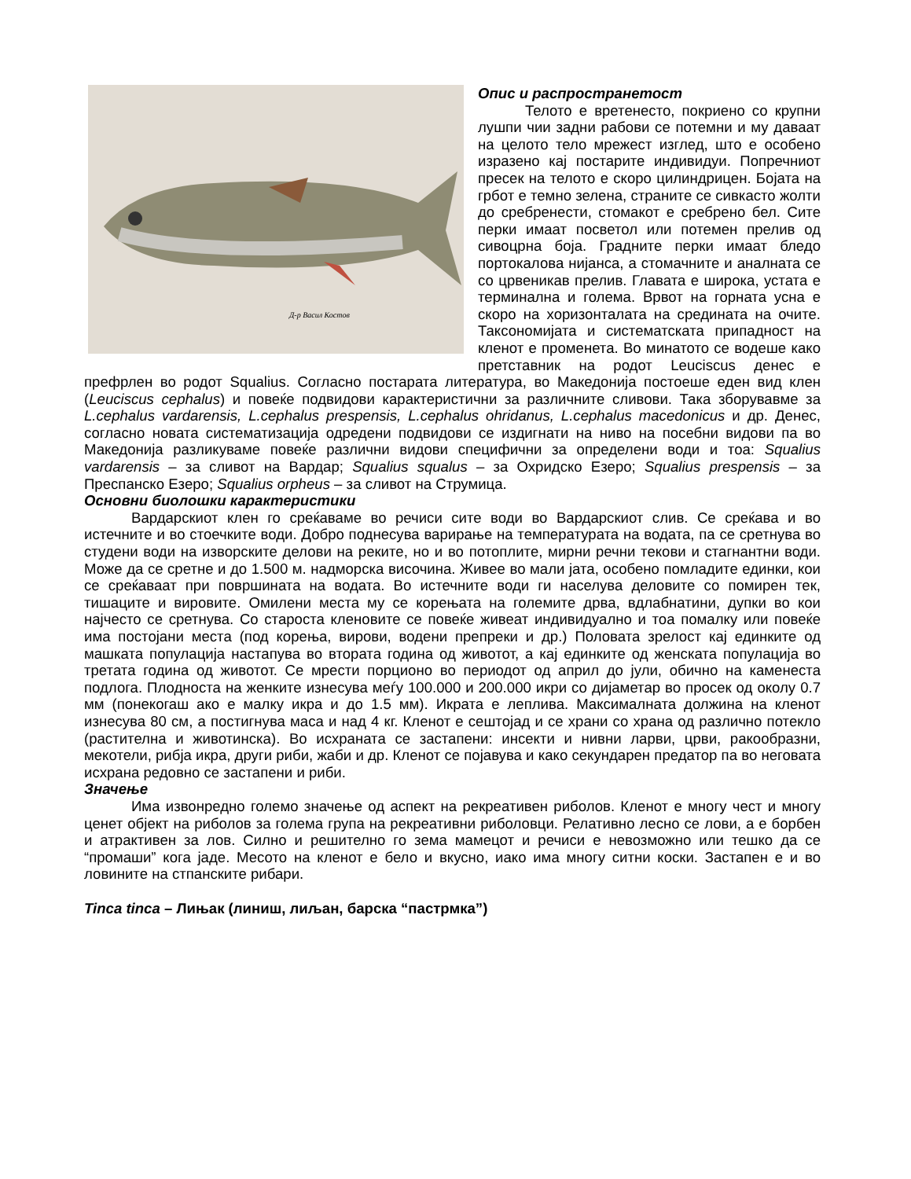Д-р Васил Костов
Опис и распространетост
Телото е вретенесто, покриено со крупни лушпи чии задни рабови се потемни и му даваат на целото тело мрежест изглед, што е особено изразено кај постарите индивидуи. Попречниот пресек на телото е скоро цилиндрицен. Бојата на грбот е темно зелена, страните се сивкасто жолти до сребренести, стомакот е сребрено бел. Сите перки имаат посветол или потемен прелив од сивоцрна боја. Градните перки имаат бледо портокалова нијанса, а стомачните и аналната се со црвеникав прелив. Главата е широка, устата е терминална и голема. Врвот на горната усна е скоро на хоризонталата на средината на очите. Таксономијата и систематската припадност на кленот е променета. Во минатото се водеше како претставник на родот Leuciscus денес е префрлен во родот Squalius. Согласно постарата литература, во Македонија постоеше еден вид клен (Leuciscus cephalus) и повеќе подвидови карактеристични за различните сливови. Така зборувавме за L.cephalus vardarensis, L.cephalus prespensis, L.cephalus ohridanus, L.cephalus macedonicus и др. Денес, согласно новата систематизација одредени подвидови се издигнати на ниво на посебни видови па во Македонија разликуваме повеќе различни видови специфични за определени води и тоа: Squalius vardarensis – за сливот на Вардар; Squalius squalus – за Охридско Езеро; Squalius prespensis – за Преспанско Езеро; Squalius orpheus – за сливот на Струмица.
Основни биолошки карактеристики
Вардарскиот клен го среќаваме во речиси сите води во Вардарскиот слив. Се среќава и во истечните и во стоечките води. Добро поднесува варирање на температурата на водата, па се сретнува во студени води на изворските делови на реките, но и во потоплите, мирни речни текови и стагнантни води. Може да се сретне и до 1.500 м. надморска височина. Живее во мали јата, особено помладите единки, кои се среќаваат при површината на водата. Во истечните води ги населува деловите со помирен тек, тишаците и вировите. Омилени места му се корењата на големите дрва, вдлабнатини, дупки во кои најчесто се сретнува. Со староста кленовите се повеќе живеат индивидуално и тоа помалку или повеќе има постојани места (под корења, вирови, водени препреки и др.) Половата зрелост кај единките од машката популација настапува во втората година од животот, а кај единките од женската популација во третата година од животот. Се мрести порционо во периодот од април до јули, обично на каменеста подлога. Плодноста на женките изнесува меѓу 100.000 и 200.000 икри со дијаметар во просек од околу 0.7 мм (понекогаш ако е малку икра и до 1.5 мм). Икрата е леплива. Максималната должина на кленот изнесува 80 см, а постигнува маса и над 4 кг. Кленот е сештојад и се храни со храна од различно потекло (растителна и животинска). Во исхраната се застапени: инсекти и нивни ларви, црви, ракообразни, мекотели, рибја икра, други риби, жаби и др. Кленот се појавува и како секундарен предатор па во неговата исхрана редовно се застапени и риби.
Значење
Има извонредно големо значење од аспект на рекреативен риболов. Кленот е многу чест и многу ценет објект на риболов за голема група на рекреативни риболовци. Релативно лесно се лови, а е борбен и атрактивен за лов. Силно и решително го зема мамецот и речиси е невозможно или тешко да се “промаши” кога јаде. Месото на кленот е бело и вкусно, иако има многу ситни коски. Застапен е и во ловините на стпанските рибари.
Tinca tinca – Лињак (линиш, лиљан, барска “пастрмка”)